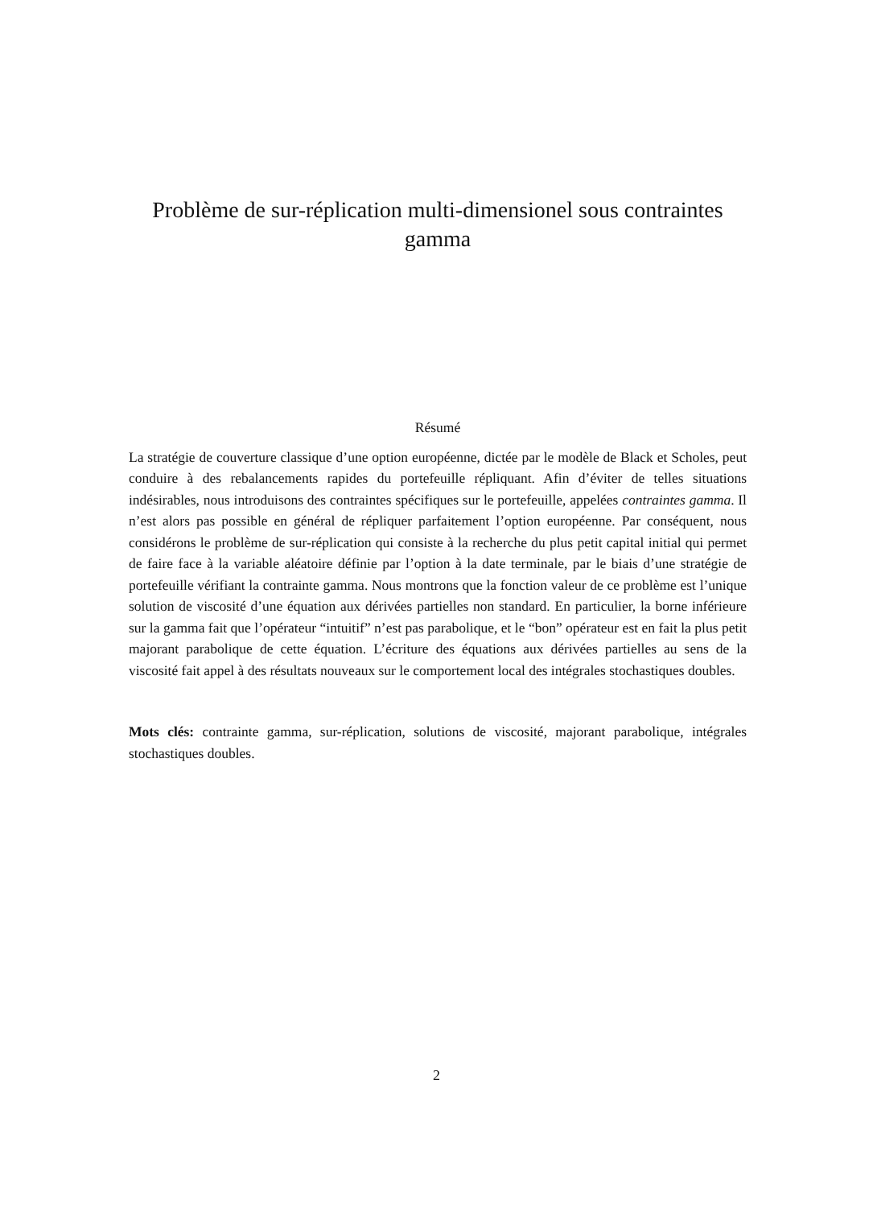Problème de sur-réplication multi-dimensionel sous contraintes gamma
Résumé
La stratégie de couverture classique d’une option européenne, dictée par le modèle de Black et Scholes, peut conduire à des rebalancements rapides du portefeuille répliquant. Afin d’éviter de telles situations indésirables, nous introduisons des contraintes spécifiques sur le portefeuille, appelées contraintes gamma. Il n’est alors pas possible en général de répliquer parfaitement l’option européenne. Par conséquent, nous considérons le problème de sur-réplication qui consiste à la recherche du plus petit capital initial qui permet de faire face à la variable aléatoire définie par l’option à la date terminale, par le biais d’une stratégie de portefeuille vérifiant la contrainte gamma. Nous montrons que la fonction valeur de ce problème est l’unique solution de viscosité d’une équation aux dérivées partielles non standard. En particulier, la borne inférieure sur la gamma fait que l’opérateur “intuitif” n’est pas parabolique, et le “bon” opérateur est en fait la plus petit majorant parabolique de cette équation. L’écriture des équations aux dérivées partielles au sens de la viscosité fait appel à des résultats nouveaux sur le comportement local des intégrales stochastiques doubles.
Mots clés: contrainte gamma, sur-réplication, solutions de viscosité, majorant parabolique, intégrales stochastiques doubles.
2